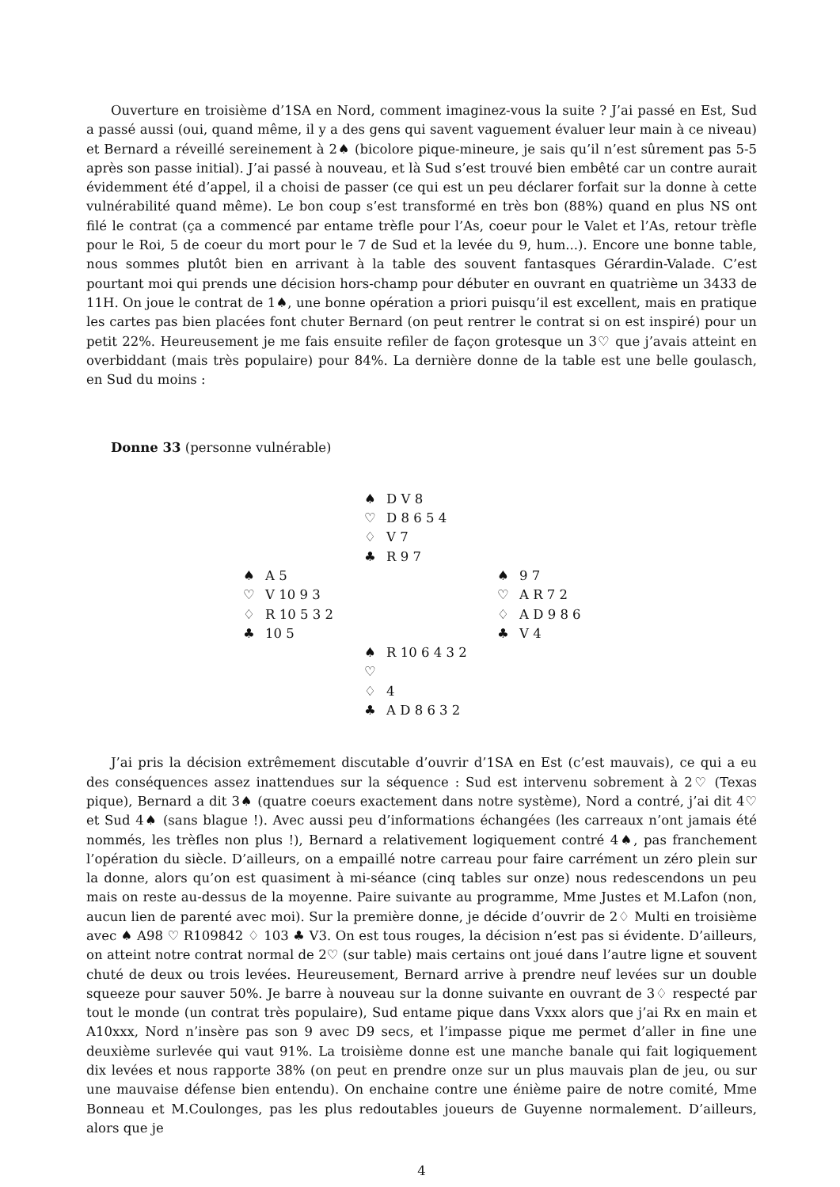Ouverture en troisième d’1SA en Nord, comment imaginez-vous la suite ? J’ai passé en Est, Sud a passé aussi (oui, quand même, il y a des gens qui savent vaguement évaluer leur main à ce niveau) et Bernard a réveillé sereinement à 2♠ (bicolore pique-mineure, je sais qu’il n’est sûrement pas 5-5 après son passe initial). J’ai passé à nouveau, et là Sud s’est trouvé bien embêté car un contre aurait évidemment été d’appel, il a choisi de passer (ce qui est un peu déclarer forfait sur la donne à cette vulnérabilité quand même). Le bon coup s’est transformé en très bon (88%) quand en plus NS ont filé le contrat (ça a commencé par entame trèfle pour l’As, coeur pour le Valet et l’As, retour trèfle pour le Roi, 5 de coeur du mort pour le 7 de Sud et la levée du 9, hum...). Encore une bonne table, nous sommes plutôt bien en arrivant à la table des souvent fantasques Gérardin-Valade. C’est pourtant moi qui prends une décision hors-champ pour débuter en ouvrant en quatrième un 3433 de 11H. On joue le contrat de 1♠, une bonne opération a priori puisqu’il est excellent, mais en pratique les cartes pas bien placées font chuter Bernard (on peut rentrer le contrat si on est inspiré) pour un petit 22%. Heureusement je me fais ensuite refiler de façon grotesque un 3♡ que j’avais atteint en overbiddant (mais très populaire) pour 84%. La dernière donne de la table est une belle goulasch, en Sud du moins :
Donne 33 (personne vulnérable)
| | ♠ D V 8 ♡ D 8 6 5 4 ♢ V 7 ♣ R 9 7 | |
| ♠ A 5 ♡ V 10 9 3 ♢ R 10 5 3 2 ♣ 10 5 | | ♠ 9 7 ♡ A R 7 2 ♢ A D 9 8 6 ♣ V 4 |
| | ♠ R 10 6 4 3 2 ♡ ♢ 4 ♣ A D 8 6 3 2 | |
J’ai pris la décision extrêmement discutable d’ouvrir d’1SA en Est (c’est mauvais), ce qui a eu des conséquences assez inattendues sur la séquence : Sud est intervenu sobrement à 2♡ (Texas pique), Bernard a dit 3♠ (quatre coeurs exactement dans notre système), Nord a contré, j’ai dit 4♡ et Sud 4♠ (sans blague !). Avec aussi peu d’informations échangées (les carreaux n’ont jamais été nommés, les trèfles non plus !), Bernard a relativement logiquement contré 4♠, pas franchement l’opération du siècle. D’ailleurs, on a empaillé notre carreau pour faire carrément un zéro plein sur la donne, alors qu’on est quasiment à mi-séance (cinq tables sur onze) nous redescendons un peu mais on reste au-dessus de la moyenne. Paire suivante au programme, Mme Justes et M.Lafon (non, aucun lien de parenté avec moi). Sur la première donne, je décide d’ouvrir de 2♢ Multi en troisième avec ♠ A98 ♡ R109842 ♢ 103 ♣ V3. On est tous rouges, la décision n’est pas si évidente. D’ailleurs, on atteint notre contrat normal de 2♡ (sur table) mais certains ont joué dans l’autre ligne et souvent chuté de deux ou trois levées. Heureusement, Bernard arrive à prendre neuf levées sur un double squeeze pour sauver 50%. Je barre à nouveau sur la donne suivante en ouvrant de 3♢ respecté par tout le monde (un contrat très populaire), Sud entame pique dans Vxxx alors que j’ai Rx en main et A10xxx, Nord n’insère pas son 9 avec D9 secs, et l’impasse pique me permet d’aller in fine une deuxième surlevée qui vaut 91%. La troisième donne est une manche banale qui fait logiquement dix levées et nous rapporte 38% (on peut en prendre onze sur un plus mauvais plan de jeu, ou sur une mauvaise défense bien entendu). On enchaine contre une énième paire de notre comité, Mme Bonneau et M.Coulonges, pas les plus redoutables joueurs de Guyenne normalement. D’ailleurs, alors que je
4